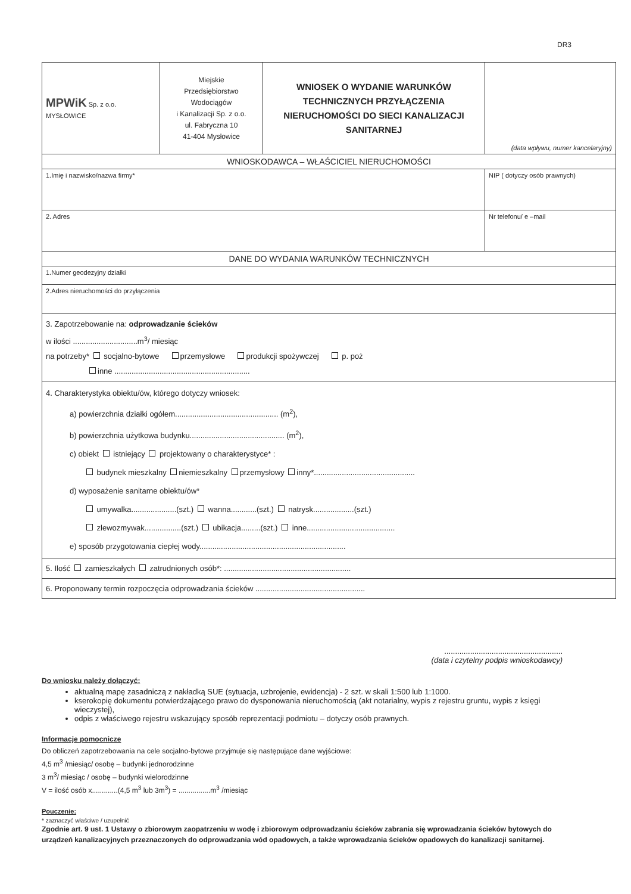DR3
| MPWiK Sp. z o.o. MYSŁOWICE | Miejskie Przedsiębiorstwo Wodociągów i Kanalizacji Sp. z o.o. ul. Fabryczna 10 41-404 Mysłowice | WNIOSEK O WYDANIE WARUNKÓW TECHNICZNYCH PRZYŁĄCZENIA NIERUCHOMOŚCI DO SIECI KANALIZACJI SANITARNEJ | (data wpływu, numer kancelaryjny) |
| WNIOSKODAWCA – WŁAŚCICIEL NIERUCHOMOŚCI | | | |
| 1.Imię i nazwisko/nazwa firmy* | | | NIP ( dotyczy osób prawnych) |
| 2. Adres | | | Nr telefonu/ e –mail |
| DANE DO WYDANIA WARUNKÓW TECHNICZNYCH | | | |
| 1.Numer geodezyjny działki | | | |
| 2.Adres nieruchomości do przyłączenia | | | |
| 3. Zapotrzebowanie na: odprowadzanie ścieków w ilości ..............................m<sup>3</sup>/ miesiąc na potrzeby* socjalno-bytowe przemysłowe produkcji spożywczej p. poż inne ............................................................... | | | |
| 4. Charakterystyka obiektu/ów, którego dotyczy wniosek: a) powierzchnia działki ogółem................................................ (m<sup>2</sup>), b) powierzchnia użytkowa budynku............................................ (m<sup>2</sup>), c) obiekt istniejący projektowany o charakterystyce* : budynek mieszkalny niemieszkalny przemysłowy inny*............................................... d) wyposażenie sanitarne obiektu/ów* umywalka.....................(szt.) wanna............(szt.) natrysk...................(szt.) zlewozmywak.................(szt.) ubikacja.........(szt.) inne......................................... e) sposób przygotowania ciepłej wody.................................................................... | | | |
| 5. Ilość zamieszkałych zatrudnionych osób*: ........................................................... | | | |
| 6. Proponowany termin rozpoczęcia odprowadzania ścieków ................................................... | | | |
.......................................................
(data i czytelny podpis wnioskodawcy)
Do wniosku należy dołączyć:
aktualną mapę zasadniczą z nakładką SUE (sytuacja, uzbrojenie, ewidencja) - 2 szt. w skali 1:500 lub 1:1000.
kserokopię dokumentu potwierdzającego prawo do dysponowania nieruchomością (akt notarialny, wypis z rejestru gruntu, wypis z księgi wieczystej),
odpis z właściwego rejestru wskazujący sposób reprezentacji podmiotu – dotyczy osób prawnych.
Informacje pomocnicze
Do obliczeń zapotrzebowania na cele socjalno-bytowe przyjmuje się następujące dane wyjściowe:
4,5 m<sup>3</sup> /miesiąc/ osobę – budynki jednorodzinne
3 m<sup>3</sup>/ miesiąc / osobę – budynki wielorodzinne
V = ilość osób x.............(4,5 m<sup>3</sup> lub 3m<sup>3</sup>) = ................m<sup>3</sup> /miesiąc
Pouczenie:
* zaznaczyć właściwe / uzupełnić
Zgodnie art. 9 ust. 1 Ustawy o zbiorowym zaopatrzeniu w wodę i zbiorowym odprowadzaniu ścieków zabrania się wprowadzania ścieków bytowych do urządzeń kanalizacyjnych przeznaczonych do odprowadzania wód opadowych, a także wprowadzania ścieków opadowych do kanalizacji sanitarnej.